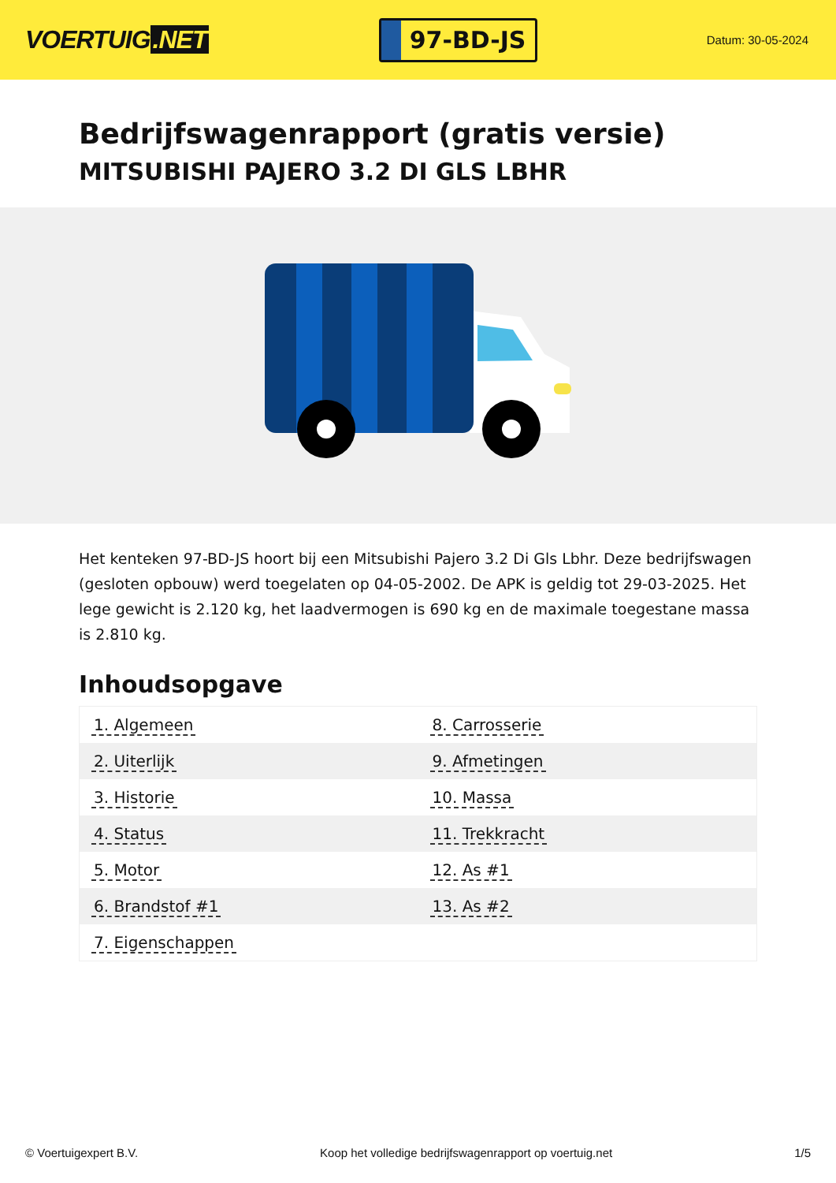VOERTUIG.NET
97-BD-JS
Datum: 30-05-2024
Bedrijfswagenrapport (gratis versie)
MITSUBISHI PAJERO 3.2 DI GLS LBHR
Het kenteken 97-BD-JS hoort bij een Mitsubishi Pajero 3.2 Di Gls Lbhr. Deze bedrijfswagen (gesloten opbouw) werd toegelaten op 04-05-2002. De APK is geldig tot 29-03-2025. Het lege gewicht is 2.120 kg, het laadvermogen is 690 kg en de maximale toegestane massa is 2.810 kg.
Inhoudsopgave
| 1. Algemeen | 8. Carrosserie |
| 2. Uiterlijk | 9. Afmetingen |
| 3. Historie | 10. Massa |
| 4. Status | 11. Trekkracht |
| 5. Motor | 12. As #1 |
| 6. Brandstof #1 | 13. As #2 |
| 7. Eigenschappen | |
© Voertuigexpert B.V. Koop het volledige bedrijfswagenrapport op voertuig.net 1/5